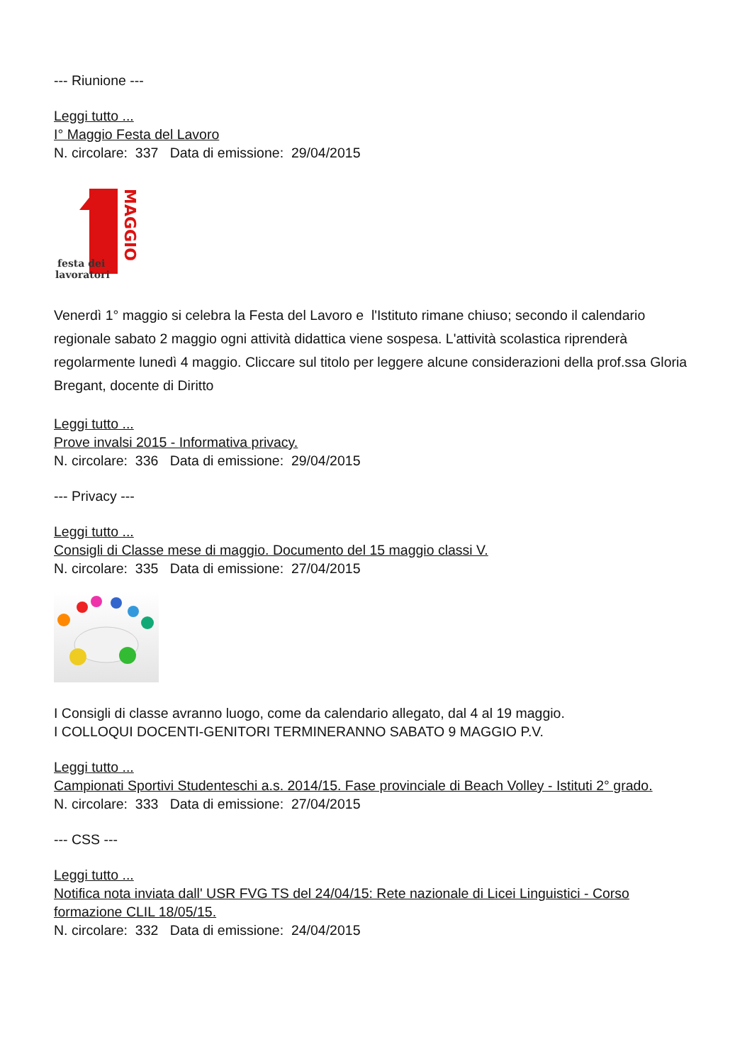--- Riunione ---
Leggi tutto ...
I° Maggio Festa del Lavoro
N. circolare: 337 Data di emissione: 29/04/2015
festa dei
lavoratori
MAGGIO
Venerdì 1° maggio si celebra la Festa del Lavoro e l'Istituto rimane chiuso; secondo il calendario regionale sabato 2 maggio ogni attività didattica viene sospesa. L'attività scolastica riprenderà regolarmente lunedì 4 maggio. Cliccare sul titolo per leggere alcune considerazioni della prof.ssa Gloria Bregant, docente di Diritto
Leggi tutto ...
Prove invalsi 2015 - Informativa privacy.
N. circolare: 336 Data di emissione: 29/04/2015
--- Privacy ---
Leggi tutto ...
Consigli di Classe mese di maggio. Documento del 15 maggio classi V.
N. circolare: 335 Data di emissione: 27/04/2015
I Consigli di classe avranno luogo, come da calendario allegato, dal 4 al 19 maggio.
I COLLOQUI DOCENTI-GENITORI TERMINERANNO SABATO 9 MAGGIO P.V.
Leggi tutto ...
Campionati Sportivi Studenteschi a.s. 2014/15. Fase provinciale di Beach Volley - Istituti 2° grado.
N. circolare: 333 Data di emissione: 27/04/2015
--- CSS ---
Leggi tutto ...
Notifica nota inviata dall' USR FVG TS del 24/04/15: Rete nazionale di Licei Linguistici - Corso formazione CLIL 18/05/15.
N. circolare: 332 Data di emissione: 24/04/2015